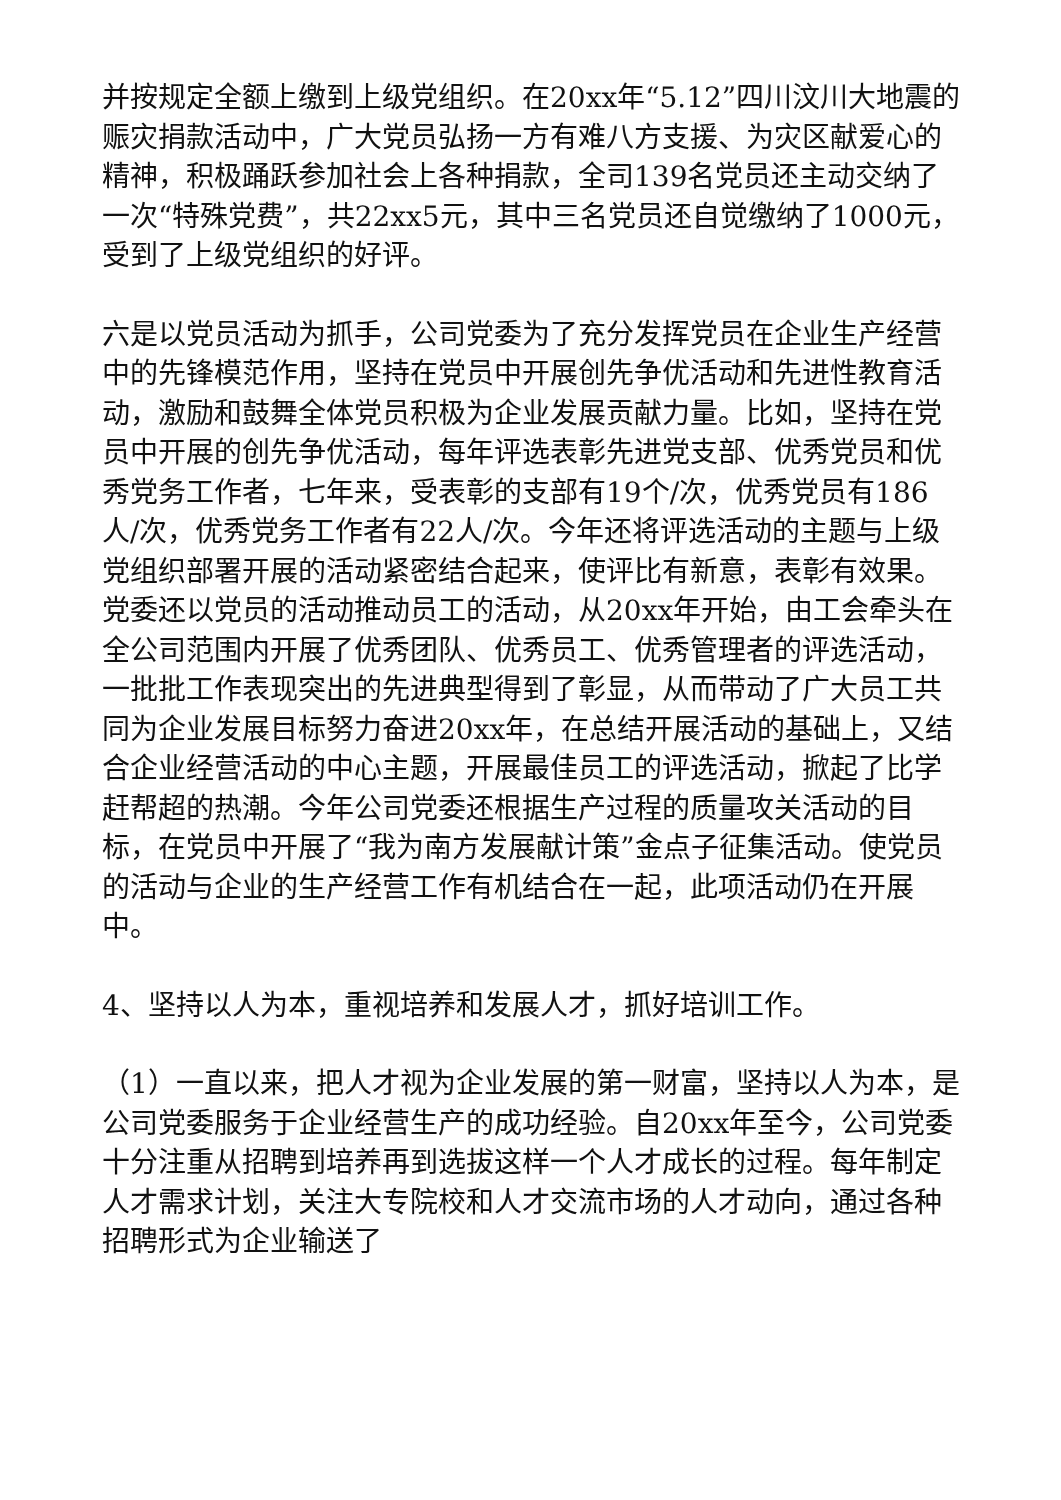并按规定全额上缴到上级党组织。在20xx年“5.12”四川汶川大地震的赈灾捐款活动中，广大党员弘扬一方有难八方支援、为灾区献爱心的精神，积极踊跃参加社会上各种捐款，全司139名党员还主动交纳了一次“特殊党费”，共22xx5元，其中三名党员还自觉缴纳了1000元，受到了上级党组织的好评。
六是以党员活动为抓手，公司党委为了充分发挥党员在企业生产经营中的先锋模范作用，坚持在党员中开展创先争优活动和先进性教育活动，激励和鼓舞全体党员积极为企业发展贡献力量。比如，坚持在党员中开展的创先争优活动，每年评选表彰先进党支部、优秀党员和优秀党务工作者，七年来，受表彰的支部有19个/次，优秀党员有186人/次，优秀党务工作者有22人/次。今年还将评选活动的主题与上级党组织部署开展的活动紧密结合起来，使评比有新意，表彰有效果。党委还以党员的活动推动员工的活动，从20xx年开始，由工会牵头在全公司范围内开展了优秀团队、优秀员工、优秀管理者的评选活动，一批批工作表现突出的先进典型得到了彰显，从而带动了广大员工共同为企业发展目标努力奋进20xx年，在总结开展活动的基础上，又结合企业经营活动的中心主题，开展最佳员工的评选活动，掀起了比学赶帮超的热潮。今年公司党委还根据生产过程的质量攻关活动的目标，在党员中开展了“我为南方发展献计策”金点子征集活动。使党员的活动与企业的生产经营工作有机结合在一起，此项活动仍在开展中。
4、坚持以人为本，重视培养和发展人才，抓好培训工作。
（1）一直以来，把人才视为企业发展的第一财富，坚持以人为本，是公司党委服务于企业经营生产的成功经验。自20xx年至今，公司党委十分注重从招聘到培养再到选拔这样一个人才成长的过程。每年制定人才需求计划，关注大专院校和人才交流市场的人才动向，通过各种招聘形式为企业输送了